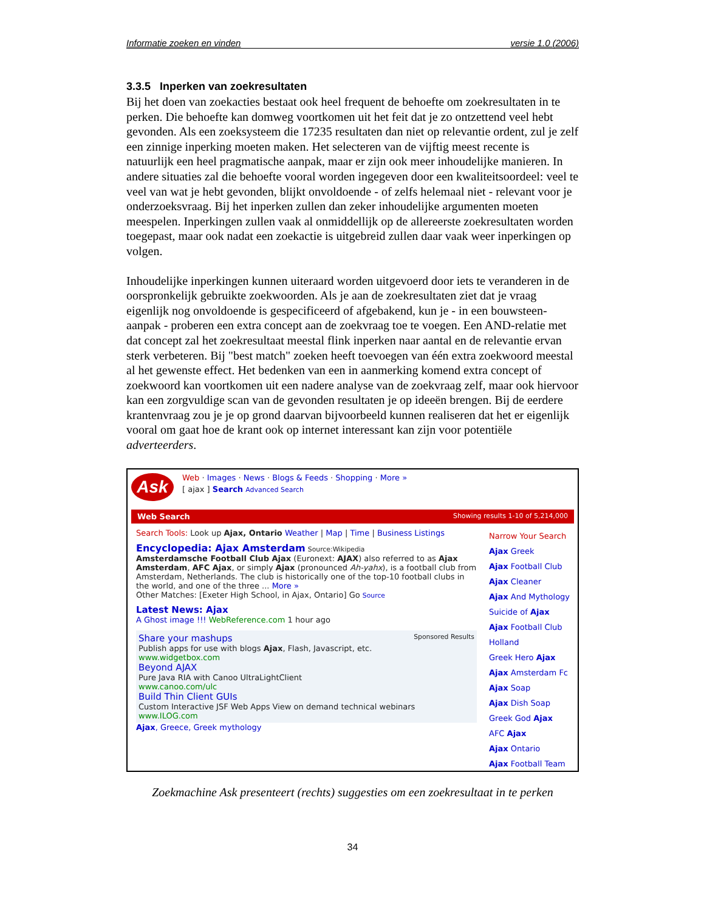Informatie zoeken en vinden versie 1.0 (2006)
3.3.5 Inperken van zoekresultaten
Bij het doen van zoekacties bestaat ook heel frequent de behoefte om zoekresultaten in te perken. Die behoefte kan domweg voortkomen uit het feit dat je zo ontzettend veel hebt gevonden. Als een zoeksysteem die 17235 resultaten dan niet op relevantie ordent, zul je zelf een zinnige inperking moeten maken. Het selecteren van de vijftig meest recente is natuurlijk een heel pragmatische aanpak, maar er zijn ook meer inhoudelijke manieren. In andere situaties zal die behoefte vooral worden ingegeven door een kwaliteitsoordeel: veel te veel van wat je hebt gevonden, blijkt onvoldoende - of zelfs helemaal niet - relevant voor je onderzoeksvraag. Bij het inperken zullen dan zeker inhoudelijke argumenten moeten meespelen. Inperkingen zullen vaak al onmiddellijk op de allereerste zoekresultaten worden toegepast, maar ook nadat een zoekactie is uitgebreid zullen daar vaak weer inperkingen op volgen.
Inhoudelijke inperkingen kunnen uiteraard worden uitgevoerd door iets te veranderen in de oorspronkelijk gebruikte zoekwoorden. Als je aan de zoekresultaten ziet dat je vraag eigenlijk nog onvoldoende is gespecificeerd of afgebakend, kun je - in een bouwsteen-aanpak - proberen een extra concept aan de zoekvraag toe te voegen. Een AND-relatie met dat concept zal het zoekresultaat meestal flink inperken naar aantal en de relevantie ervan sterk verbeteren. Bij "best match" zoeken heeft toevoegen van één extra zoekwoord meestal al het gewenste effect. Het bedenken van een in aanmerking komend extra concept of zoekwoord kan voortkomen uit een nadere analyse van de zoekvraag zelf, maar ook hiervoor kan een zorgvuldige scan van de gevonden resultaten je op ideeën brengen. Bij de eerdere krantenvraag zou je je op grond daarvan bijvoorbeeld kunnen realiseren dat het er eigenlijk vooral om gaat hoe de krant ook op internet interessant kan zijn voor potentiële adverteerders.
Ask
Web · Images · News · Blogs & Feeds · Shopping · More »
[ ajax ] Search Advanced Search
Web Search Showing results 1-10 of 5,214,000
Search Tools: Look up Ajax, Ontario Weather | Map | Time | Business Listings
Encyclopedia: Ajax Amsterdam Source:Wikipedia
Amsterdamsche Football Club Ajax (Euronext: AJAX) also referred to as Ajax Amsterdam, AFC Ajax, or simply Ajax (pronounced Ah-yahx), is a football club from Amsterdam, Netherlands. The club is historically one of the top-10 football clubs in the world, and one of the three ... More »
Other Matches: [Exeter High School, in Ajax, Ontario] Go Source
Latest News: Ajax
A Ghost image !!! WebReference.com 1 hour ago
Sponsored Results Share your mashups
Publish apps for use with blogs Ajax, Flash, Javascript, etc.
www.widgetbox.com
Beyond AJAX
Pure Java RIA with Canoo UltraLightClient
www.canoo.com/ulc
Build Thin Client GUIs
Custom Interactive JSF Web Apps View on demand technical webinars
www.ILOG.com
Ajax, Greece, Greek mythology
Narrow Your Search
Ajax Greek
Ajax Football Club
Ajax Cleaner
Ajax And Mythology
Suicide of Ajax
Ajax Football Club Holland
Greek Hero Ajax
Ajax Amsterdam Fc
Ajax Soap
Ajax Dish Soap
Greek God Ajax
AFC Ajax
Ajax Ontario
Ajax Football Team
Zoekmachine Ask presenteert (rechts) suggesties om een zoekresultaat in te perken
34